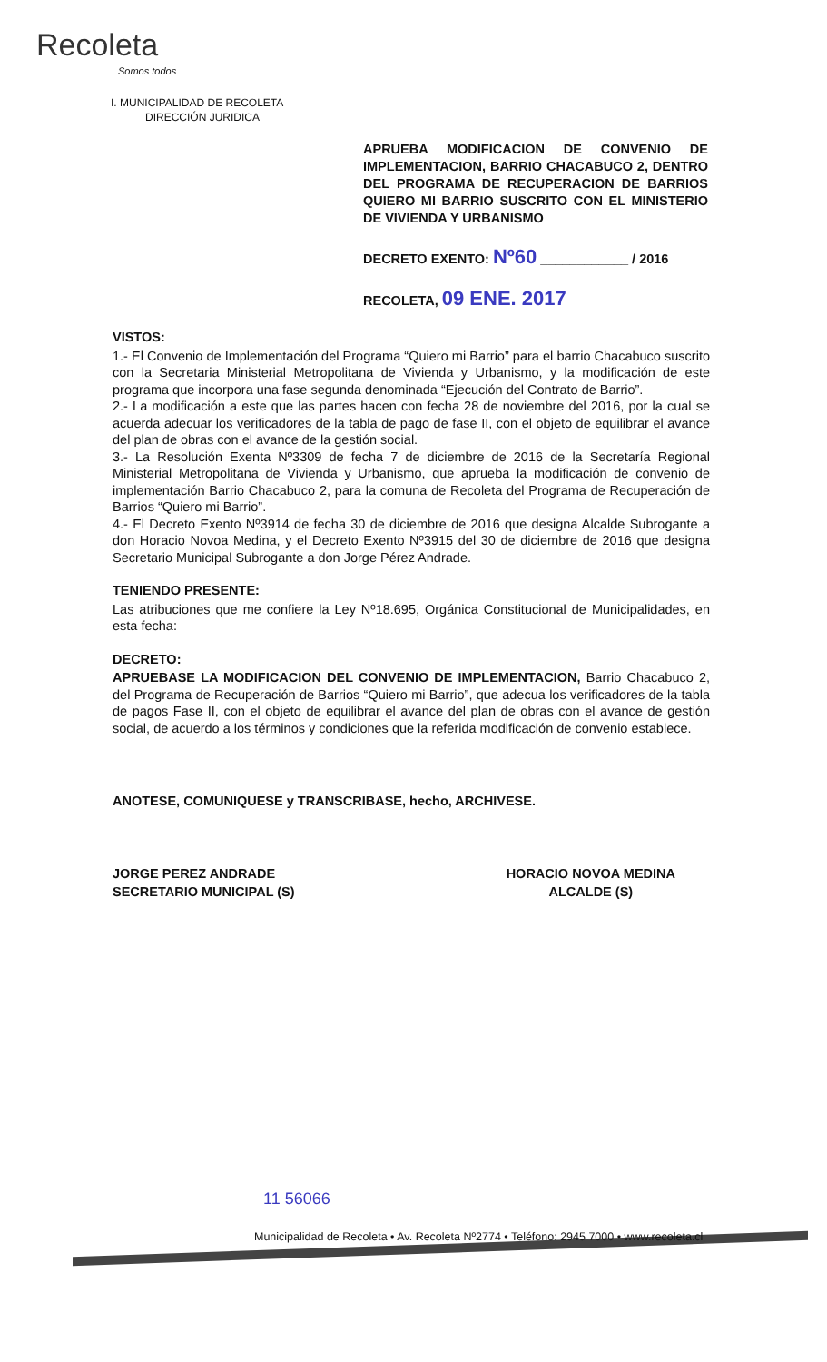Recoleta
Somos todos
I. MUNICIPALIDAD DE RECOLETA
DIRECCIÓN JURIDICA
APRUEBA MODIFICACION DE CONVENIO DE IMPLEMENTACION, BARRIO CHACABUCO 2, DENTRO DEL PROGRAMA DE RECUPERACION DE BARRIOS QUIERO MI BARRIO SUSCRITO CON EL MINISTERIO DE VIVIENDA Y URBANISMO
DECRETO EXENTO: Nº60 ____________ / 2016
RECOLETA, 09 ENE. 2017
VISTOS:
1.- El Convenio de Implementación del Programa “Quiero mi Barrio” para el barrio Chacabuco suscrito con la Secretaria Ministerial Metropolitana de Vivienda y Urbanismo, y la modificación de este programa que incorpora una fase segunda denominada “Ejecución del Contrato de Barrio”.
2.- La modificación a este que las partes hacen con fecha 28 de noviembre del 2016, por la cual se acuerda adecuar los verificadores de la tabla de pago de fase II, con el objeto de equilibrar el avance del plan de obras con el avance de la gestión social.
3.- La Resolución Exenta Nº3309 de fecha 7 de diciembre de 2016 de la Secretaría Regional Ministerial Metropolitana de Vivienda y Urbanismo, que aprueba la modificación de convenio de implementación Barrio Chacabuco 2, para la comuna de Recoleta del Programa de Recuperación de Barrios “Quiero mi Barrio”.
4.- El Decreto Exento Nº3914 de fecha 30 de diciembre de 2016 que designa Alcalde Subrogante a don Horacio Novoa Medina, y el Decreto Exento Nº3915 del 30 de diciembre de 2016 que designa Secretario Municipal Subrogante a don Jorge Pérez Andrade.
TENIENDO PRESENTE:
Las atribuciones que me confiere la Ley Nº18.695, Orgánica Constitucional de Municipalidades, en esta fecha:
DECRETO:
APRUEBASE LA MODIFICACION DEL CONVENIO DE IMPLEMENTACION, Barrio Chacabuco 2, del Programa de Recuperación de Barrios “Quiero mi Barrio”, que adecua los verificadores de la tabla de pagos Fase II, con el objeto de equilibrar el avance del plan de obras con el avance de gestión social, de acuerdo a los términos y condiciones que la referida modificación de convenio establece.
ANOTESE, COMUNIQUESE y TRANSCRIBASE, hecho, ARCHIVESE.
JORGE PEREZ ANDRADE
SECRETARIO MUNICIPAL (S)
HORACIO NOVOA MEDINA
ALCALDE (S)
11 56066
Municipalidad de Recoleta • Av. Recoleta Nº2774 • Teléfono: 2945 7000 • www.recoleta.cl